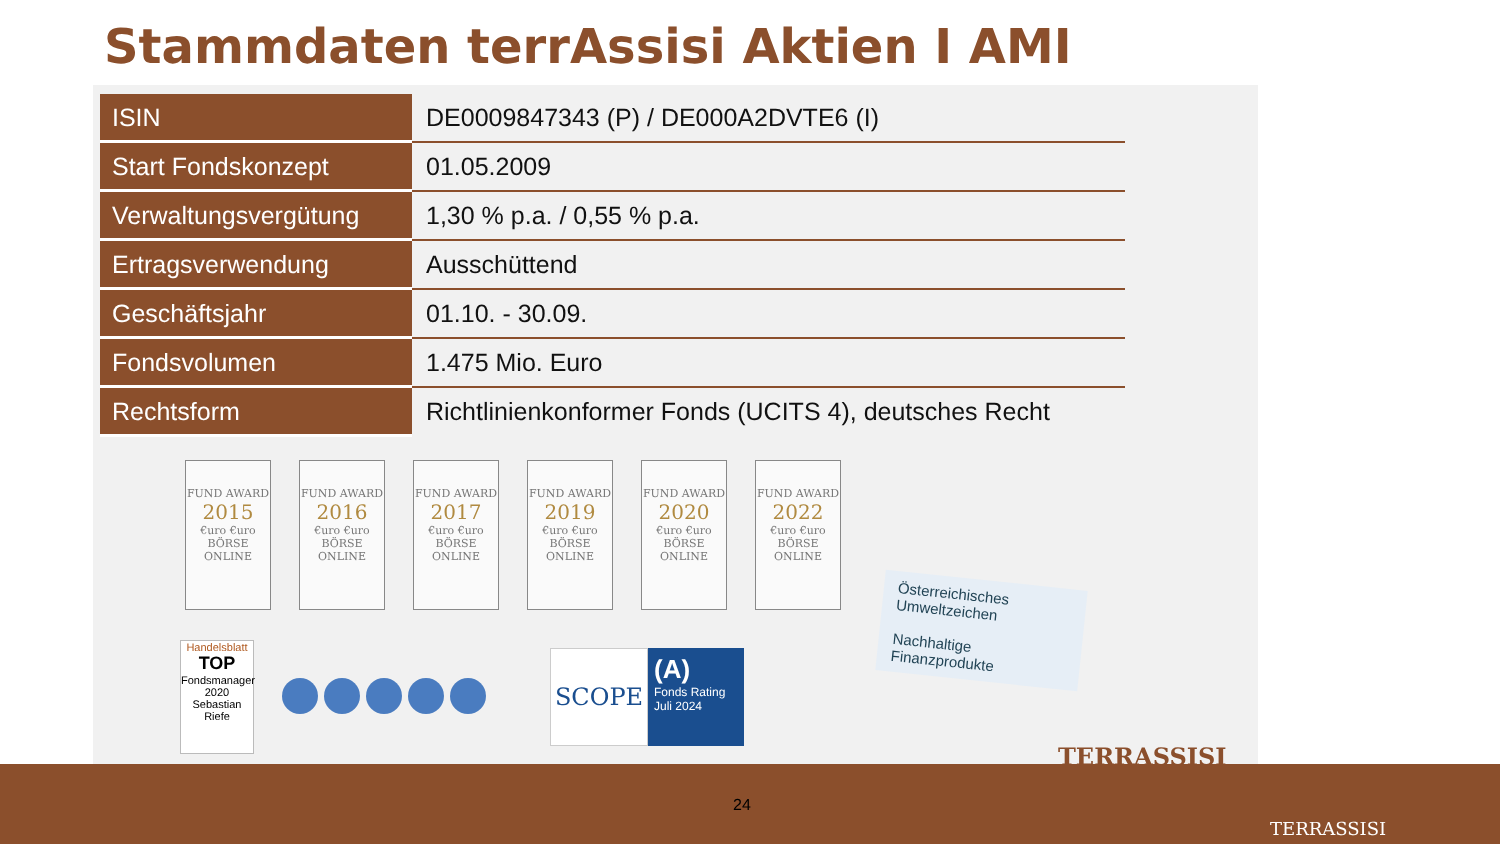Stammdaten terrAssisi Aktien I AMI
| ISIN | DE0009847343 (P) / DE000A2DVTE6 (I) |
| Start Fondskonzept | 01.05.2009 |
| Verwaltungsvergütung | 1,30 % p.a. / 0,55 % p.a. |
| Ertragsverwendung | Ausschüttend |
| Geschäftsjahr | 01.10. - 30.09. |
| Fondsvolumen | 1.475 Mio. Euro |
| Rechtsform | Richtlinienkonformer Fonds (UCITS 4), deutsches Recht |
FUND AWARD
2015
€uro €uro BÖRSE ONLINE
FUND AWARD
2016
€uro €uro BÖRSE ONLINE
FUND AWARD
2017
€uro €uro BÖRSE ONLINE
FUND AWARD
2019
€uro €uro BÖRSE ONLINE
FUND AWARD
2020
€uro €uro BÖRSE ONLINE
FUND AWARD
2022
€uro €uro BÖRSE ONLINE
Handelsblatt
TOP
Fondsmanager
2020
Sebastian Riefe
SCOPE
(A)
Fonds Rating
Juli 2024
Österreichisches Umweltzeichen
Nachhaltige Finanzprodukte
TERRASSISI
24
TERRASSISI